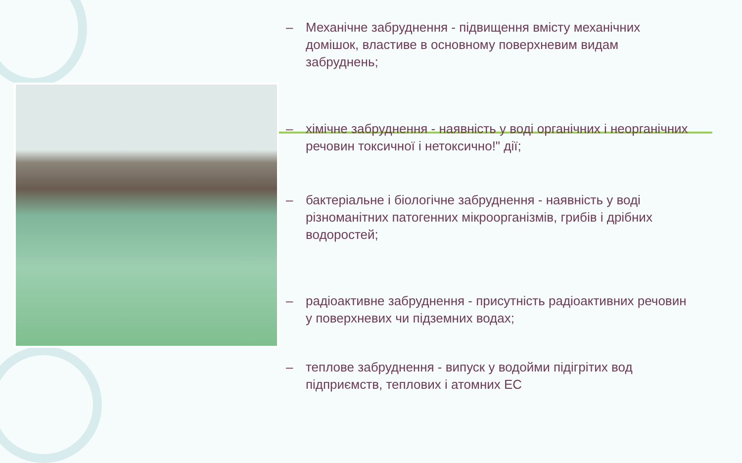– Механічне забруднення - підвищення вмісту механічних домішок, властиве в основному поверхневим видам забруднень;
– хімічне забруднення - наявність у воді органічних і неорганічних речовин токсичної і нетоксично!" дії;
– бактеріальне і біологічне забруднення - наявність у воді різноманітних патогенних мікроорганізмів, грибів і дрібних водоростей;
– радіоактивне забруднення - присутність радіоактивних речовин у поверхневих чи підземних водах;
– теплове забруднення - випуск у водойми підігрітих вод підприємств, теплових і атомних ЕС